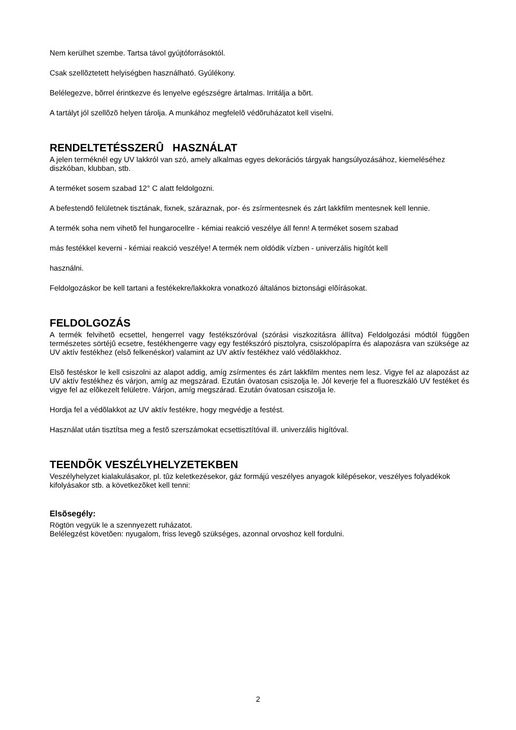Nem kerülhet szembe. Tartsa távol gyújtóforrásoktól.
Csak szellõztetett helyiségben használható. Gyúlékony.
Belélegezve, bõrrel érintkezve és lenyelve egészségre ártalmas. Irritálja a bõrt.
A tartályt jól szellõzõ helyen tárolja. A munkához megfelelõ védõruházatot kell viselni.
RENDELTETÉSSZERÛ HASZNÁLAT
A jelen terméknél egy UV lakkról van szó, amely alkalmas egyes dekorációs tárgyak hangsúlyozásához, kiemeléséhez diszkóban, klubban, stb.
A terméket sosem szabad 12° C alatt feldolgozni.
A befestendõ felületnek tisztának, fixnek, száraznak, por- és zsírmentesnek és zárt lakkfilm mentesnek kell lennie.
A termék soha nem vihetõ fel hungarocellre - kémiai reakció veszélye áll fenn! A terméket sosem szabad
más festékkel keverni - kémiai reakció veszélye! A termék nem oldódik vízben - univerzális higítót kell
használni.
Feldolgozáskor be kell tartani a festékekre/lakkokra vonatkozó általános biztonsági elõírásokat.
FELDOLGOZÁS
A termék felvihetõ ecsettel, hengerrel vagy festékszóróval (szórási viszkozitásra állítva) Feldolgozási módtól függõen természetes sörtéjû ecsetre, festékhengerre vagy egy festékszóró pisztolyra, csiszolópapírra és alapozásra van szüksége az UV aktív festékhez (elsõ felkenéskor) valamint az UV aktív festékhez való védõlakkhoz.
Elsõ festéskor le kell csiszolni az alapot addig, amíg zsírmentes és zárt lakkfilm mentes nem lesz. Vigye fel az alapozást az UV aktív festékhez és várjon, amíg az megszárad. Ezután óvatosan csiszolja le. Jól keverje fel a fluoreszkáló UV festéket és vigye fel az elõkezelt felületre. Várjon, amíg megszárad. Ezután óvatosan csiszolja le.
Hordja fel a védõlakkot az UV aktív festékre, hogy megvédje a festést.
Használat után tisztítsa meg a festõ szerszámokat ecsettisztítóval ill. univerzális higítóval.
TEENDÕK VESZÉLYHELYZETEKBEN
Veszélyhelyzet kialakulásakor, pl. tûz keletkezésekor, gáz formájú veszélyes anyagok kilépésekor, veszélyes folyadékok kifolyásakor stb. a következõket kell tenni:
Elsõsegély:
Rögtön vegyük le a szennyezett ruházatot.
Belélegzést követõen: nyugalom, friss levegõ szükséges, azonnal orvoshoz kell fordulni.
2